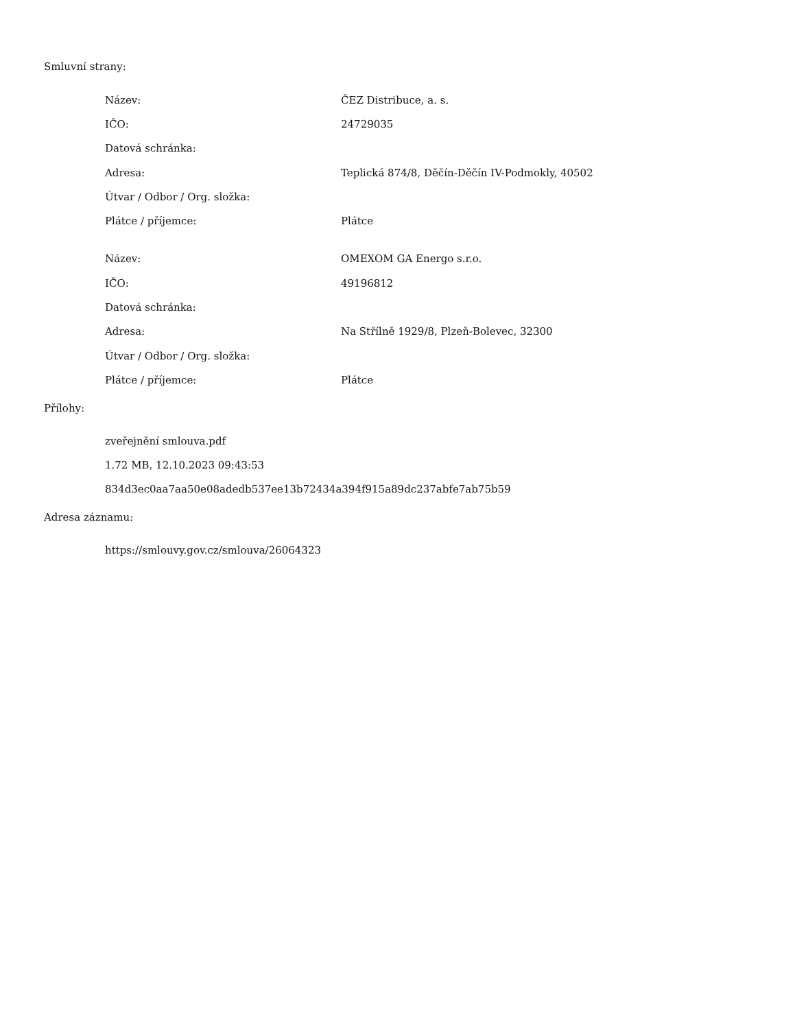Smluvní strany:
| Název: | ČEZ Distribuce, a. s. |
| IČO: | 24729035 |
| Datová schránka: | |
| Adresa: | Teplická 874/8, Děčín-Děčín IV-Podmokly, 40502 |
| Útvar / Odbor / Org. složka: | |
| Plátce / příjemce: | Plátce |
| Název: | OMEXOM GA Energo s.r.o. |
| IČO: | 49196812 |
| Datová schránka: | |
| Adresa: | Na Střílně 1929/8, Plzeň-Bolevec, 32300 |
| Útvar / Odbor / Org. složka: | |
| Plátce / příjemce: | Plátce |
Přílohy:
zveřejnění smlouva.pdf
1.72 MB, 12.10.2023 09:43:53
834d3ec0aa7aa50e08adedb537ee13b72434a394f915a89dc237abfe7ab75b59
Adresa záznamu:
https://smlouvy.gov.cz/smlouva/26064323